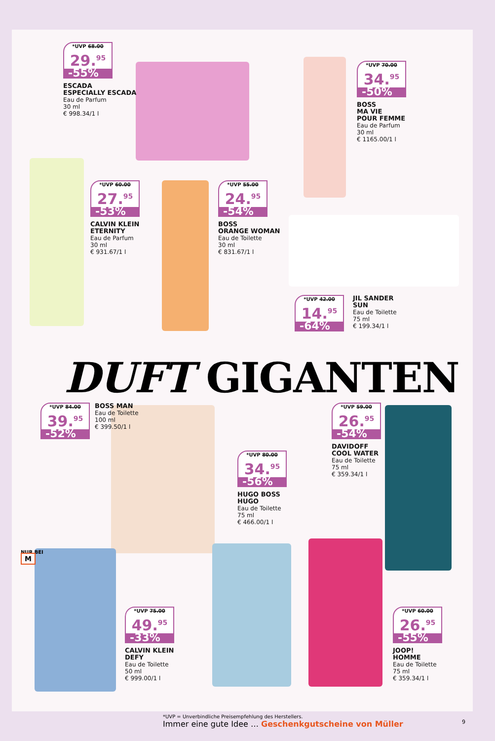*UVP 68.00
29.<sup>95</sup>
-55%
ESCADA
ESPECIALLY ESCADA
Eau de Parfum
30 ml
€ 998.34/1 l
*UVP 70.00
34.<sup>95</sup>
-50%
BOSS
MA VIE
POUR FEMME
Eau de Parfum
30 ml
€ 1165.00/1 l
*UVP 60.00
27.<sup>95</sup>
-53%
CALVIN KLEIN
ETERNITY
Eau de Parfum
30 ml
€ 931.67/1 l
*UVP 55.00
24.<sup>95</sup>
-54%
BOSS
ORANGE WOMAN
Eau de Toilette
30 ml
€ 831.67/1 l
*UVP 42.00
14.<sup>95</sup>
-64%
JIL SANDER
SUN
Eau de Toilette
75 ml
€ 199.34/1 l
DUFT GIGANTEN
*UVP 84.00
39.<sup>95</sup>
-52%
BOSS MAN
Eau de Toilette
100 ml
€ 399.50/1 l
*UVP 59.00
26.<sup>95</sup>
-54%
DAVIDOFF
COOL WATER
Eau de Toilette
75 ml
€ 359.34/1 l
*UVP 80.00
34.<sup>95</sup>
-56%
HUGO BOSS
HUGO
Eau de Toilette
75 ml
€ 466.00/1 l
NUR BEI
M
*UVP 75.00
49.<sup>95</sup>
-33%
CALVIN KLEIN
DEFY
Eau de Toilette
50 ml
€ 999.00/1 l
*UVP 60.00
26.<sup>95</sup>
-55%
JOOP!
HOMME
Eau de Toilette
75 ml
€ 359.34/1 l
*UVP = Unverbindliche Preisempfehlung des Herstellers.
Immer eine gute Idee … Geschenkgutscheine von Müller
9